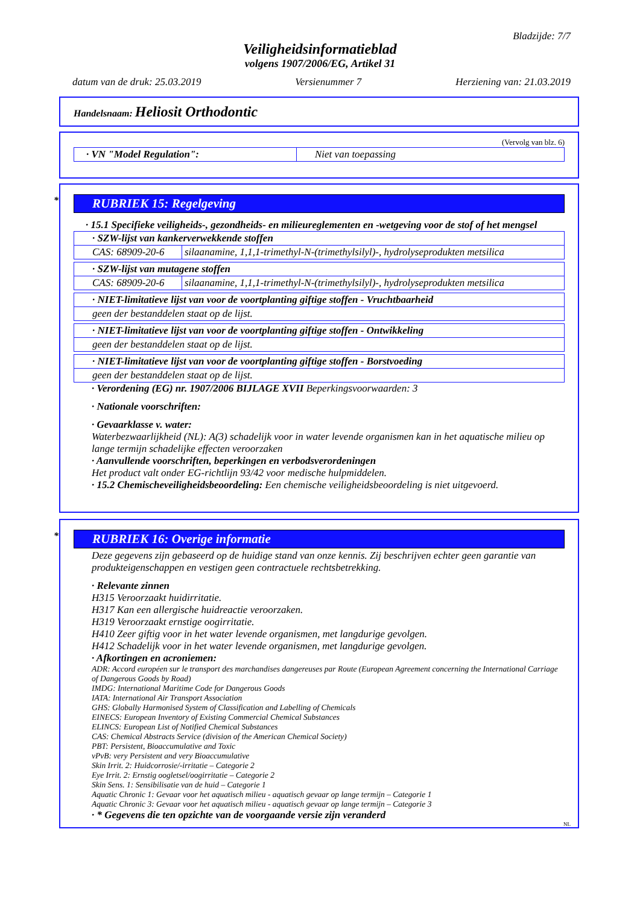Bladzijde: 7/7
Veiligheidsinformatieblad
volgens 1907/2006/EG, Artikel 31
datum van de druk: 25.03.2019 Versienummer 7 Herziening van: 21.03.2019
Handelsnaam: Heliosit Orthodontic
(Vervolg van blz. 6)
| · VN "Model Regulation": | Niet van toepassing |
* RUBRIEK 15: Regelgeving
· 15.1 Specifieke veiligheids-, gezondheids- en milieureglementen en -wetgeving voor de stof of het mengsel
| · SZW-lijst van kankerverwekkende stoffen | |
| CAS: 68909-20-6 | silaanamine, 1,1,1-trimethyl-N-(trimethylsilyl)-, hydrolyseprodukten metsilica |
| · SZW-lijst van mutagene stoffen | |
| CAS: 68909-20-6 | silaanamine, 1,1,1-trimethyl-N-(trimethylsilyl)-, hydrolyseprodukten metsilica |
| · NIET-limitatieve lijst van voor de voortplanting giftige stoffen - Vruchtbaarheid |
| geen der bestanddelen staat op de lijst. |
| · NIET-limitatieve lijst van voor de voortplanting giftige stoffen - Ontwikkeling |
| geen der bestanddelen staat op de lijst. |
| · NIET-limitatieve lijst van voor de voortplanting giftige stoffen - Borstvoeding |
| geen der bestanddelen staat op de lijst. |
· Verordening (EG) nr. 1907/2006 BIJLAGE XVII Beperkingsvoorwaarden: 3
· Nationale voorschriften:
· Gevaarklasse v. water:
Waterbezwaarlijkheid (NL): A(3) schadelijk voor in water levende organismen kan in het aquatische milieu op lange termijn schadelijke effecten veroorzaken
· Aanvullende voorschriften, beperkingen en verbodsverordeningen
Het product valt onder EG-richtlijn 93/42 voor medische hulpmiddelen.
· 15.2 Chemischeveiligheidsbeoordeling: Een chemische veiligheidsbeoordeling is niet uitgevoerd.
* RUBRIEK 16: Overige informatie
Deze gegevens zijn gebaseerd op de huidige stand van onze kennis. Zij beschrijven echter geen garantie van produkteigenschappen en vestigen geen contractuele rechtsbetrekking.
· Relevante zinnen
H315 Veroorzaakt huidirritatie.
H317 Kan een allergische huidreactie veroorzaken.
H319 Veroorzaakt ernstige oogirritatie.
H410 Zeer giftig voor in het water levende organismen, met langdurige gevolgen.
H412 Schadelijk voor in het water levende organismen, met langdurige gevolgen.
· Afkortingen en acroniemen:
ADR: Accord européen sur le transport des marchandises dangereuses par Route (European Agreement concerning the International Carriage of Dangerous Goods by Road)
IMDG: International Maritime Code for Dangerous Goods
IATA: International Air Transport Association
GHS: Globally Harmonised System of Classification and Labelling of Chemicals
EINECS: European Inventory of Existing Commercial Chemical Substances
ELINCS: European List of Notified Chemical Substances
CAS: Chemical Abstracts Service (division of the American Chemical Society)
PBT: Persistent, Bioaccumulative and Toxic
vPvB: very Persistent and very Bioaccumulative
Skin Irrit. 2: Huidcorrosie/-irritatie – Categorie 2
Eye Irrit. 2: Ernstig oogletsel/oogirritatie – Categorie 2
Skin Sens. 1: Sensibilisatie van de huid – Categorie 1
Aquatic Chronic 1: Gevaar voor het aquatisch milieu - aquatisch gevaar op lange termijn – Categorie 1
Aquatic Chronic 3: Gevaar voor het aquatisch milieu - aquatisch gevaar op lange termijn – Categorie 3
· * Gegevens die ten opzichte van de voorgaande versie zijn veranderd
NL